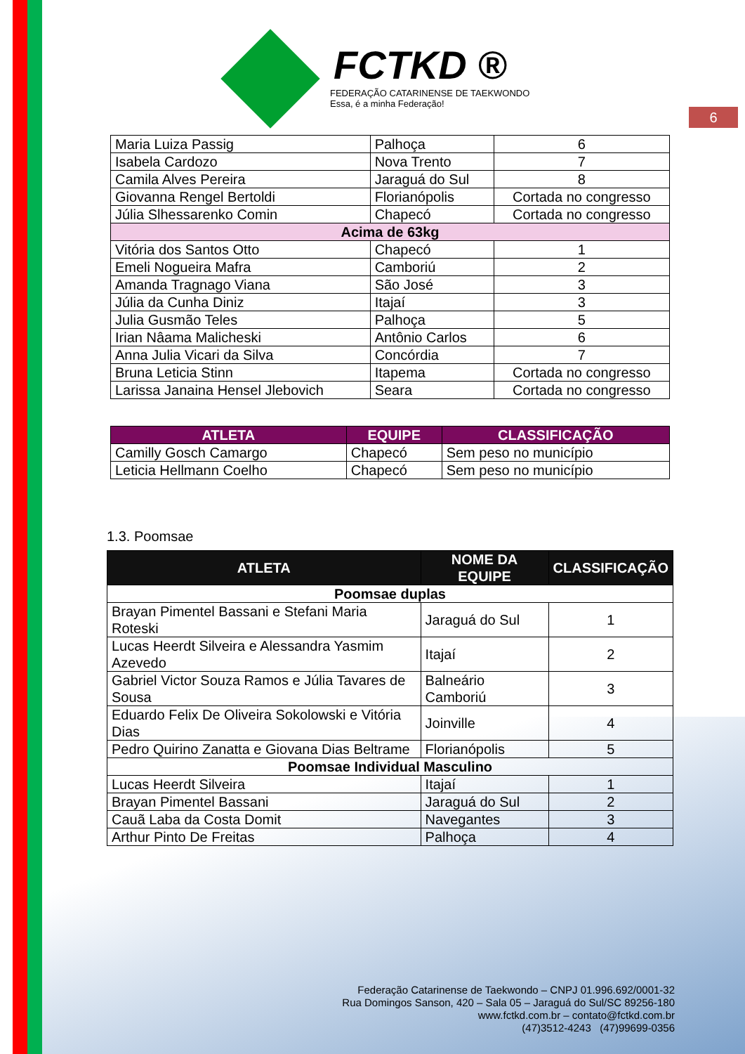6
FCTKD ®
FEDERAÇÃO CATARINENSE DE TAEKWONDO
Essa, é a minha Federação!
| Maria Luiza Passig | Palhoça | 6 |
| Isabela Cardozo | Nova Trento | 7 |
| Camila Alves Pereira | Jaraguá do Sul | 8 |
| Giovanna Rengel Bertoldi | Florianópolis | Cortada no congresso |
| Júlia Slhessarenko Comin | Chapecó | Cortada no congresso |
| Acima de 63kg | | |
| Vitória dos Santos Otto | Chapecó | 1 |
| Emeli Nogueira Mafra | Camboriú | 2 |
| Amanda Tragnago Viana | São José | 3 |
| Júlia da Cunha Diniz | Itajaí | 3 |
| Julia Gusmão Teles | Palhoça | 5 |
| Irian Nâama Malicheski | Antônio Carlos | 6 |
| Anna Julia Vicari da Silva | Concórdia | 7 |
| Bruna Leticia Stinn | Itapema | Cortada no congresso |
| Larissa Janaina Hensel Jlebovich | Seara | Cortada no congresso |
| ATLETA | EQUIPE | CLASSIFICAÇÃO |
| --- | --- | --- |
| Camilly Gosch Camargo | Chapecó | Sem peso no município |
| Leticia Hellmann Coelho | Chapecó | Sem peso no município |
1.3. Poomsae
| ATLETA | NOME DA EQUIPE | CLASSIFICAÇÃO |
| --- | --- | --- |
| Poomsae duplas | | |
| Brayan Pimentel Bassani e Stefani Maria Roteski | Jaraguá do Sul | 1 |
| Lucas Heerdt Silveira e Alessandra Yasmim Azevedo | Itajaí | 2 |
| Gabriel Victor Souza Ramos e Júlia Tavares de Sousa | Balneário Camboriú | 3 |
| Eduardo Felix De Oliveira Sokolowski e Vitória Dias | Joinville | 4 |
| Pedro Quirino Zanatta e Giovana Dias Beltrame | Florianópolis | 5 |
| Poomsae Individual Masculino | | |
| Lucas Heerdt Silveira | Itajaí | 1 |
| Brayan Pimentel Bassani | Jaraguá do Sul | 2 |
| Cauã Laba da Costa Domit | Navegantes | 3 |
| Arthur Pinto De Freitas | Palhoça | 4 |
Federação Catarinense de Taekwondo – CNPJ 01.996.692/0001-32
Rua Domingos Sanson, 420 – Sala 05 – Jaraguá do Sul/SC 89256-180
www.fctkd.com.br – contato@fctkd.com.br
(47)3512-4243 (47)99699-0356